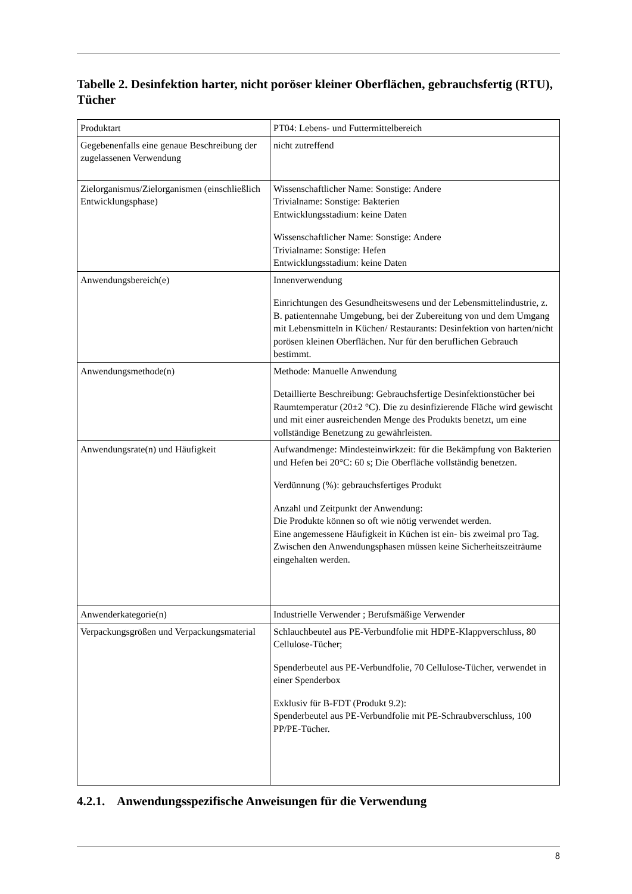Tabelle 2. Desinfektion harter, nicht poröser kleiner Oberflächen, gebrauchsfertig (RTU), Tücher
| Produktart | PT04: Lebens- und Futtermittelbereich |
| Gegebenenfalls eine genaue Beschreibung der zugelassenen Verwendung | nicht zutreffend |
| Zielorganismus/Zielorganismen (einschließlich Entwicklungsphase) | Wissenschaftlicher Name: Sonstige: Andere Trivialname: Sonstige: Bakterien Entwicklungsstadium: keine Daten Wissenschaftlicher Name: Sonstige: Andere Trivialname: Sonstige: Hefen Entwicklungsstadium: keine Daten |
| Anwendungsbereich(e) | Innenverwendung Einrichtungen des Gesundheitswesens und der Lebensmittelindustrie, z. B. patientennahe Umgebung, bei der Zubereitung von und dem Umgang mit Lebensmitteln in Küchen/ Restaurants: Desinfektion von harten/nicht porösen kleinen Oberflächen. Nur für den beruflichen Gebrauch bestimmt. |
| Anwendungsmethode(n) | Methode: Manuelle Anwendung Detaillierte Beschreibung: Gebrauchsfertige Desinfektionstücher bei Raumtemperatur (20±2 °C). Die zu desinfizierende Fläche wird gewischt und mit einer ausreichenden Menge des Produkts benetzt, um eine vollständige Benetzung zu gewährleisten. |
| Anwendungsrate(n) und Häufigkeit | Aufwandmenge: Mindesteinwirkzeit: für die Bekämpfung von Bakterien und Hefen bei 20°C: 60 s; Die Oberfläche vollständig benetzen. Verdünnung (%): gebrauchsfertiges Produkt Anzahl und Zeitpunkt der Anwendung: Die Produkte können so oft wie nötig verwendet werden. Eine angemessene Häufigkeit in Küchen ist ein- bis zweimal pro Tag. Zwischen den Anwendungsphasen müssen keine Sicherheitszeiträume eingehalten werden. |
| Anwenderkategorie(n) | Industrielle Verwender ; Berufsmäßige Verwender |
| Verpackungsgrößen und Verpackungsmaterial | Schlauchbeutel aus PE-Verbundfolie mit HDPE-Klappverschluss, 80 Cellulose-Tücher; Spenderbeutel aus PE-Verbundfolie, 70 Cellulose-Tücher, verwendet in einer Spenderbox Exklusiv für B-FDT (Produkt 9.2): Spenderbeutel aus PE-Verbundfolie mit PE-Schraubverschluss, 100 PP/PE-Tücher. |
4.2.1. Anwendungsspezifische Anweisungen für die Verwendung
8